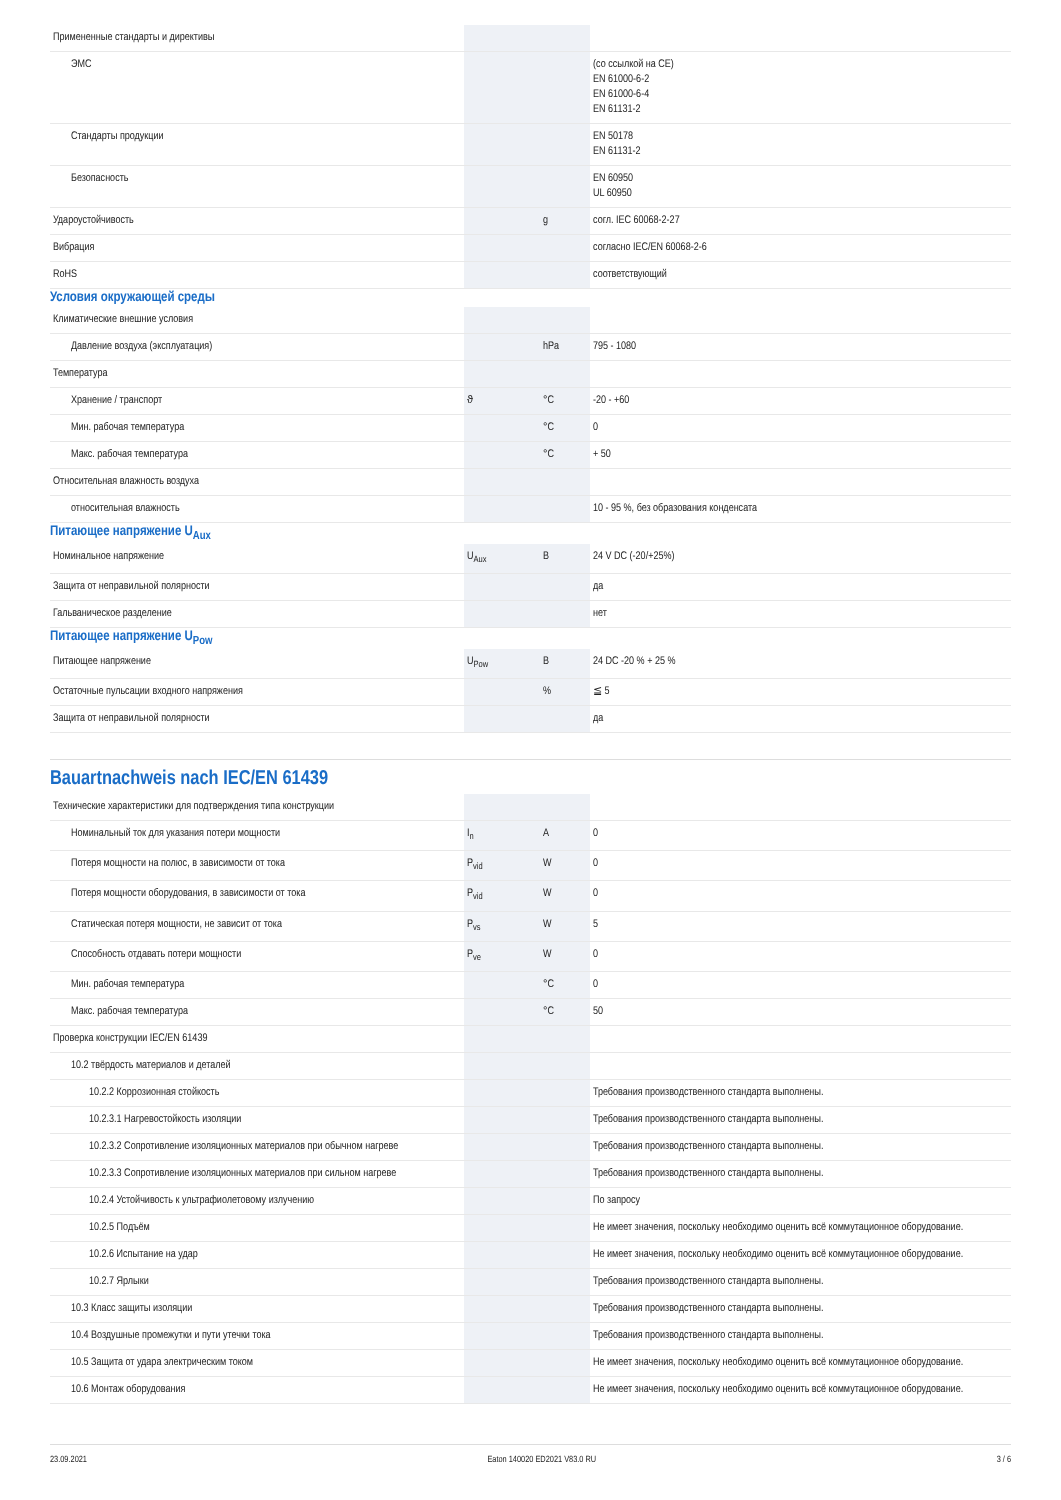| Примененные стандарты и директивы | | | |
| ЭМС | | | (со ссылкой на CE) EN 61000-6-2 EN 61000-6-4 EN 61131-2 |
| Стандарты продукции | | | EN 50178 EN 61131-2 |
| Безопасность | | | EN 60950 UL 60950 |
| Удароустойчивость | | g | согл. IEC 60068-2-27 |
| Вибрация | | | согласно IEC/EN 60068-2-6 |
| RoHS | | | соответствующий |
Условия окружающей среды
| Климатические внешние условия | | | |
| Давление воздуха (эксплуатация) | | hPa | 795 - 1080 |
| Температура | | | |
| Хранение / транспорт | ϑ | °C | -20 - +60 |
| Мин. рабочая температура | | °C | 0 |
| Макс. рабочая температура | | °C | + 50 |
| Относительная влажность воздуха | | | |
| относительная влажность | | | 10 - 95 %, без образования конденсата |
Питающее напряжение U<sub>Aux</sub>
| Номинальное напряжение | U<sub>Aux</sub> | В | 24 V DC (-20/+25%) |
| Защита от неправильной полярности | | | да |
| Гальваническое разделение | | | нет |
Питающее напряжение U<sub>Pow</sub>
| Питающее напряжение | U<sub>Pow</sub> | В | 24 DC -20 % + 25 % |
| Остаточные пульсации входного напряжения | | % | ≦ 5 |
| Защита от неправильной полярности | | | да |
Bauartnachweis nach IEC/EN 61439
| Технические характеристики для подтверждения типа конструкции | | | |
| Номинальный ток для указания потери мощности | I<sub>n</sub> | A | 0 |
| Потеря мощности на полюс, в зависимости от тока | P<sub>vid</sub> | W | 0 |
| Потеря мощности оборудования, в зависимости от тока | P<sub>vid</sub> | W | 0 |
| Статическая потеря мощности, не зависит от тока | P<sub>vs</sub> | W | 5 |
| Способность отдавать потери мощности | P<sub>ve</sub> | W | 0 |
| Мин. рабочая температура | | °C | 0 |
| Макс. рабочая температура | | °C | 50 |
| Проверка конструкции IEC/EN 61439 | | | |
| 10.2 твёрдость материалов и деталей | | | |
| 10.2.2 Коррозионная стойкость | | | Требования производственного стандарта выполнены. |
| 10.2.3.1 Нагревостойкость изоляции | | | Требования производственного стандарта выполнены. |
| 10.2.3.2 Сопротивление изоляционных материалов при обычном нагреве | | | Требования производственного стандарта выполнены. |
| 10.2.3.3 Сопротивление изоляционных материалов при сильном нагреве | | | Требования производственного стандарта выполнены. |
| 10.2.4 Устойчивость к ультрафиолетовому излучению | | | По запросу |
| 10.2.5 Подъём | | | Не имеет значения, поскольку необходимо оценить всё коммутационное оборудование. |
| 10.2.6 Испытание на удар | | | Не имеет значения, поскольку необходимо оценить всё коммутационное оборудование. |
| 10.2.7 Ярлыки | | | Требования производственного стандарта выполнены. |
| 10.3 Класс защиты изоляции | | | Требования производственного стандарта выполнены. |
| 10.4 Воздушные промежутки и пути утечки тока | | | Требования производственного стандарта выполнены. |
| 10.5 Защита от удара электрическим током | | | Не имеет значения, поскольку необходимо оценить всё коммутационное оборудование. |
| 10.6 Монтаж оборудования | | | Не имеет значения, поскольку необходимо оценить всё коммутационное оборудование. |
23.09.2021 Eaton 140020 ED2021 V83.0 RU 3 / 6